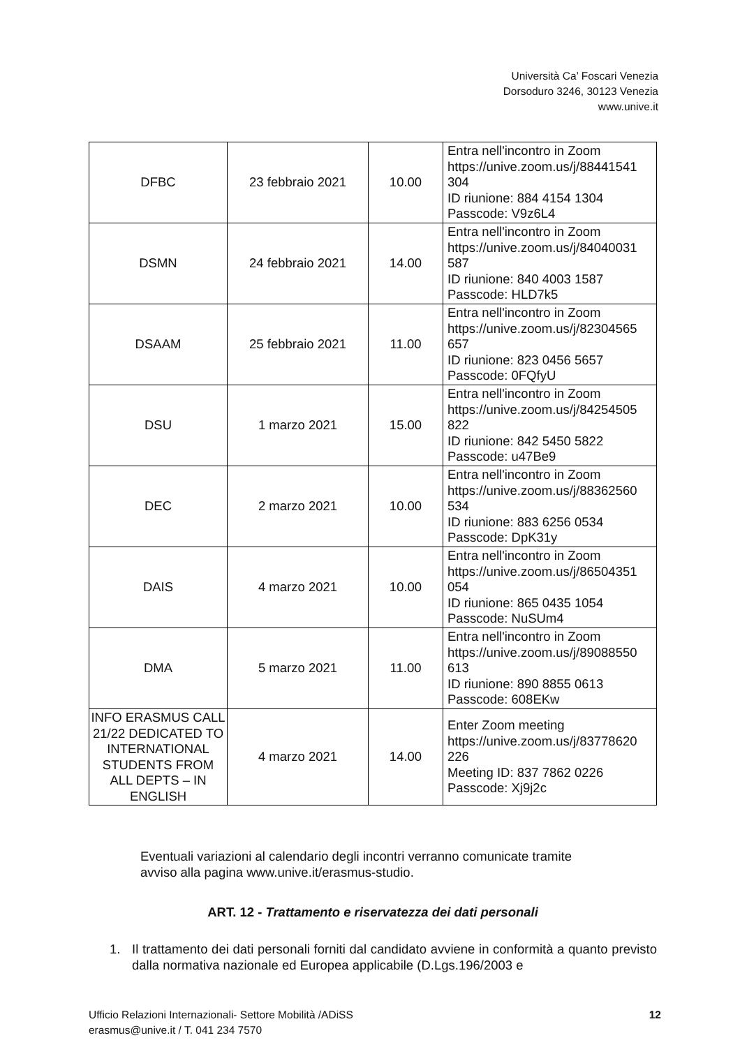Università Ca’ Foscari Venezia
Dorsoduro 3246, 30123 Venezia
www.unive.it
| DFBC | 23 febbraio 2021 | 10.00 | Entra nell'incontro in Zoom https://unive.zoom.us/j/88441541 304 ID riunione: 884 4154 1304 Passcode: V9z6L4 |
| DSMN | 24 febbraio 2021 | 14.00 | Entra nell'incontro in Zoom https://unive.zoom.us/j/84040031 587 ID riunione: 840 4003 1587 Passcode: HLD7k5 |
| DSAAM | 25 febbraio 2021 | 11.00 | Entra nell'incontro in Zoom https://unive.zoom.us/j/82304565 657 ID riunione: 823 0456 5657 Passcode: 0FQfyU |
| DSU | 1 marzo 2021 | 15.00 | Entra nell'incontro in Zoom https://unive.zoom.us/j/84254505 822 ID riunione: 842 5450 5822 Passcode: u47Be9 |
| DEC | 2 marzo 2021 | 10.00 | Entra nell'incontro in Zoom https://unive.zoom.us/j/88362560 534 ID riunione: 883 6256 0534 Passcode: DpK31y |
| DAIS | 4 marzo 2021 | 10.00 | Entra nell'incontro in Zoom https://unive.zoom.us/j/86504351 054 ID riunione: 865 0435 1054 Passcode: NuSUm4 |
| DMA | 5 marzo 2021 | 11.00 | Entra nell'incontro in Zoom https://unive.zoom.us/j/89088550 613 ID riunione: 890 8855 0613 Passcode: 608EKw |
| INFO ERASMUS CALL 21/22 DEDICATED TO INTERNATIONAL STUDENTS FROM ALL DEPTS – IN ENGLISH | 4 marzo 2021 | 14.00 | Enter Zoom meeting https://unive.zoom.us/j/83778620 226 Meeting ID: 837 7862 0226 Passcode: Xj9j2c |
Eventuali variazioni al calendario degli incontri verranno comunicate tramite
avviso alla pagina www.unive.it/erasmus-studio.
ART. 12 - Trattamento e riservatezza dei dati personali
1. Il trattamento dei dati personali forniti dal candidato avviene in conformità a quanto previsto dalla normativa nazionale ed Europea applicabile (D.Lgs.196/2003 e
Ufficio Relazioni Internazionali- Settore Mobilità /ADiSS
erasmus@unive.it / T. 041 234 7570
12